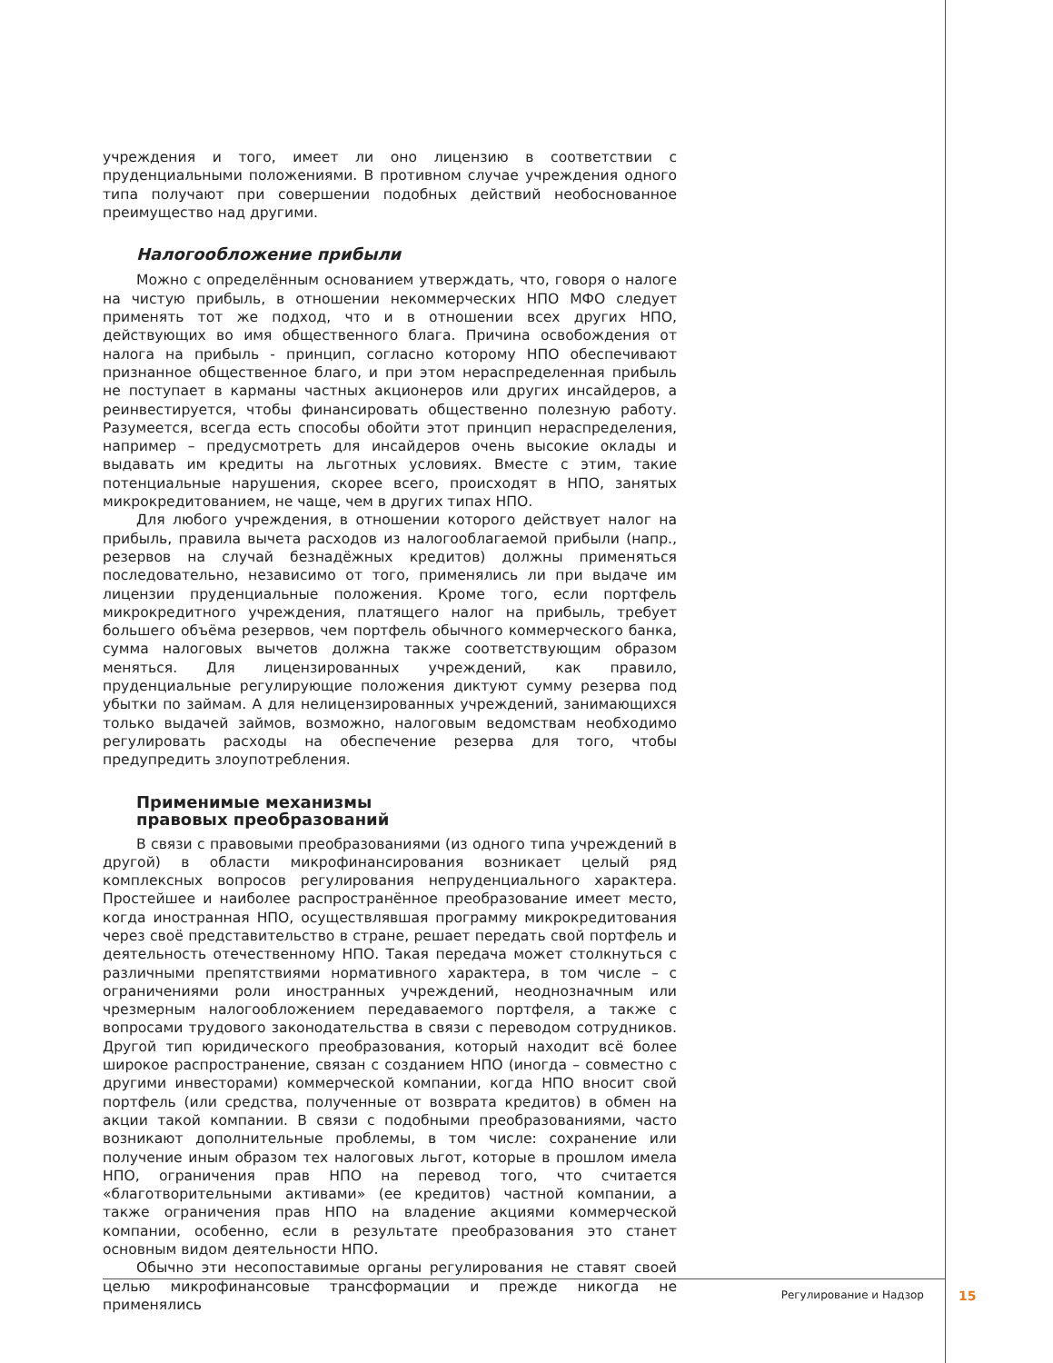учреждения и того, имеет ли оно лицензию в соответствии с пруденциальными положениями. В противном случае учреждения одного типа получают при совершении подобных действий необоснованное преимущество над другими.
Налогообложение прибыли
Можно с определённым основанием утверждать, что, говоря о налоге на чистую прибыль, в отношении некоммерческих НПО МФО следует применять тот же подход, что и в отношении всех других НПО, действующих во имя общественного блага. Причина освобождения от налога на прибыль - принцип, согласно которому НПО обеспечивают признанное общественное благо, и при этом нераспределенная прибыль не поступает в карманы частных акционеров или других инсайдеров, а реинвестируется, чтобы финансировать общественно полезную работу. Разумеется, всегда есть способы обойти этот принцип нераспределения, например – предусмотреть для инсайдеров очень высокие оклады и выдавать им кредиты на льготных условиях. Вместе с этим, такие потенциальные нарушения, скорее всего, происходят в НПО, занятых микрокредитованием, не чаще, чем в других типах НПО.
Для любого учреждения, в отношении которого действует налог на прибыль, правила вычета расходов из налогооблагаемой прибыли (напр., резервов на случай безнадёжных кредитов) должны применяться последовательно, независимо от того, применялись ли при выдаче им лицензии пруденциальные положения. Кроме того, если портфель микрокредитного учреждения, платящего налог на прибыль, требует большего объёма резервов, чем портфель обычного коммерческого банка, сумма налоговых вычетов должна также соответствующим образом меняться. Для лицензированных учреждений, как правило, пруденциальные регулирующие положения диктуют сумму резерва под убытки по займам. А для нелицензированных учреждений, занимающихся только выдачей займов, возможно, налоговым ведомствам необходимо регулировать расходы на обеспечение резерва для того, чтобы предупредить злоупотребления.
Применимые механизмы
правовых преобразований
В связи с правовыми преобразованиями (из одного типа учреждений в другой) в области микрофинансирования возникает целый ряд комплексных вопросов регулирования непруденциального характера. Простейшее и наиболее распространённое преобразование имеет место, когда иностранная НПО, осуществлявшая программу микрокредитования через своё представительство в стране, решает передать свой портфель и деятельность отечественному НПО. Такая передача может столкнуться с различными препятствиями нормативного характера, в том числе – с ограничениями роли иностранных учреждений, неоднозначным или чрезмерным налогообложением передаваемого портфеля, а также с вопросами трудового законодательства в связи с переводом сотрудников. Другой тип юридического преобразования, который находит всё более широкое распространение, связан с созданием НПО (иногда – совместно с другими инвесторами) коммерческой компании, когда НПО вносит свой портфель (или средства, полученные от возврата кредитов) в обмен на акции такой компании. В связи с подобными преобразованиями, часто возникают дополнительные проблемы, в том числе: сохранение или получение иным образом тех налоговых льгот, которые в прошлом имела НПО, ограничения прав НПО на перевод того, что считается «благотворительными активами» (ее кредитов) частной компании, а также ограничения прав НПО на владение акциями коммерческой компании, особенно, если в результате преобразования это станет основным видом деятельности НПО.
Обычно эти несопоставимые органы регулирования не ставят своей целью микрофинансовые трансформации и прежде никогда не применялись
Регулирование и Надзор 15